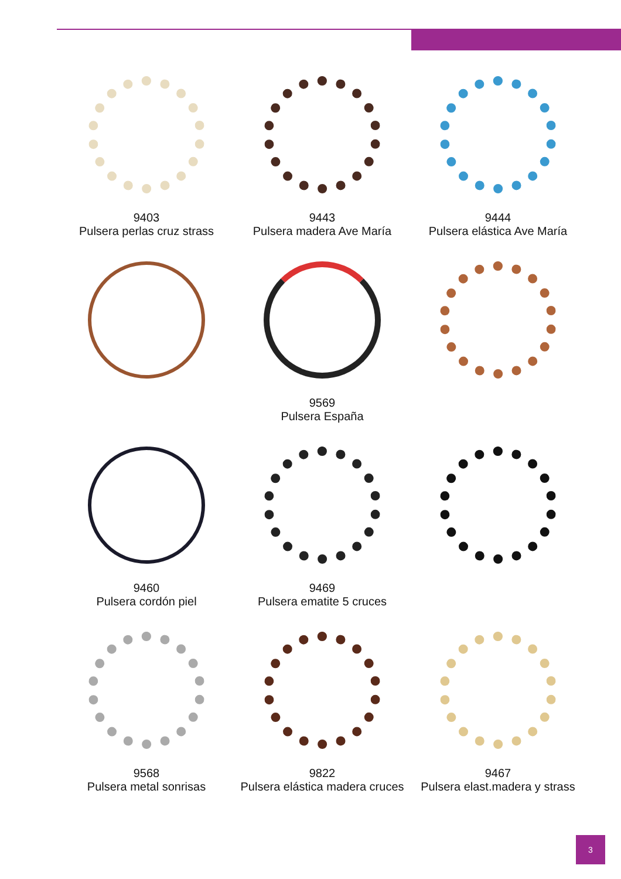9403
Pulsera perlas cruz strass
9443
Pulsera madera Ave María
9444
Pulsera elástica Ave María
9569
Pulsera España
9460
Pulsera cordón piel
9469
Pulsera ematite 5 cruces
9568
Pulsera metal sonrisas
9822
Pulsera elástica madera cruces
9467
Pulsera elast.madera y strass
3